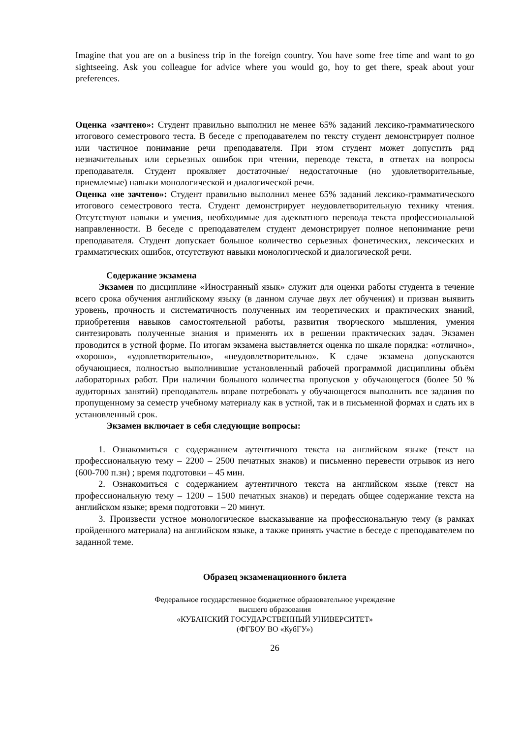Imagine that you are on a business trip in the foreign country. You have some free time and want to go sightseeing. Ask you colleague for advice where you would go, hoy to get there, speak about your preferences.
Оценка «зачтено»: Студент правильно выполнил не менее 65% заданий лексико-грамматического итогового семестрового теста. В беседе с преподавателем по тексту студент демонстрирует полное или частичное понимание речи преподавателя. При этом студент может допустить ряд незначительных или серьезных ошибок при чтении, переводе текста, в ответах на вопросы преподавателя. Студент проявляет достаточные/ недостаточные (но удовлетворительные, приемлемые) навыки монологической и диалогической речи.
Оценка «не зачтено»: Студент правильно выполнил менее 65% заданий лексико-грамматического итогового семестрового теста. Студент демонстрирует неудовлетворительную технику чтения. Отсутствуют навыки и умения, необходимые для адекватного перевода текста профессиональной направленности. В беседе с преподавателем студент демонстрирует полное непонимание речи преподавателя. Студент допускает большое количество серьезных фонетических, лексических и грамматических ошибок, отсутствуют навыки монологической и диалогической речи.
Содержание экзамена
Экзамен по дисциплине «Иностранный язык» служит для оценки работы студента в течение всего срока обучения английскому языку (в данном случае двух лет обучения) и призван выявить уровень, прочность и систематичность полученных им теоретических и практических знаний, приобретения навыков самостоятельной работы, развития творческого мышления, умения синтезировать полученные знания и применять их в решении практических задач. Экзамен проводится в устной форме. По итогам экзамена выставляется оценка по шкале порядка: «отлично», «хорошо», «удовлетворительно», «неудовлетворительно». К сдаче экзамена допускаются обучающиеся, полностью выполнившие установленный рабочей программой дисциплины объём лабораторных работ. При наличии большого количества пропусков у обучающегося (более 50 % аудиторных занятий) преподаватель вправе потребовать у обучающегося выполнить все задания по пропущенному за семестр учебному материалу как в устной, так и в письменной формах и сдать их в установленный срок.
Экзамен включает в себя следующие вопросы:
1. Ознакомиться с содержанием аутентичного текста на английском языке (текст на профессиональную тему – 2200 – 2500 печатных знаков) и письменно перевести отрывок из него (600-700 п.зн) ; время подготовки – 45 мин.
2. Ознакомиться с содержанием аутентичного текста на английском языке (текст на профессиональную тему – 1200 – 1500 печатных знаков) и передать общее содержание текста на английском языке; время подготовки – 20 минут.
3. Произвести устное монологическое высказывание на профессиональную тему (в рамках пройденного материала) на английском языке, а также принять участие в беседе с преподавателем по заданной теме.
Образец экзаменационного билета
Федеральное государственное бюджетное образовательное учреждение
высшего образования
«КУБАНСКИЙ ГОСУДАРСТВЕННЫЙ УНИВЕРСИТЕТ»
(ФГБОУ ВО «КубГУ»)
26